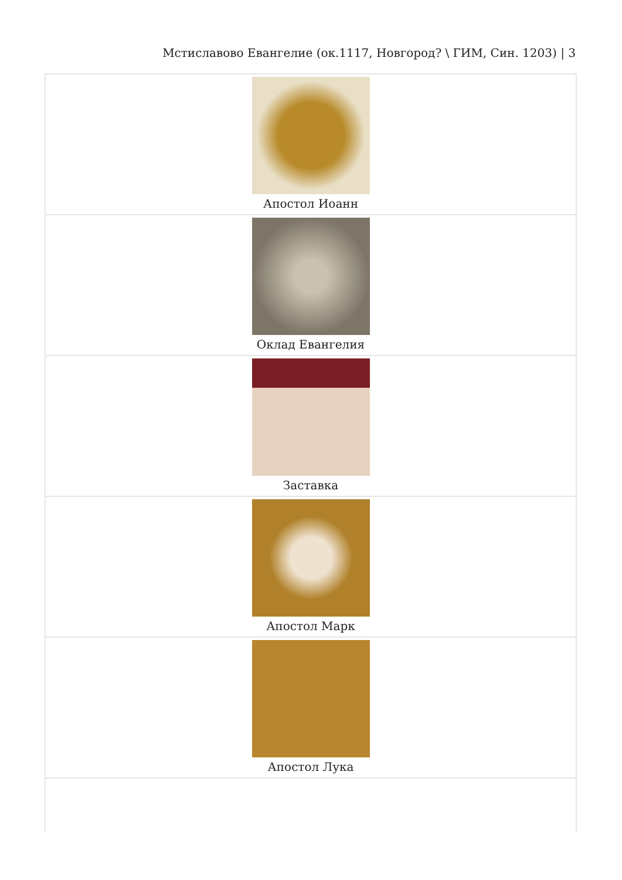Мстиславово Евангелие (ок.1117, Новгород? \ ГИМ, Син. 1203) | 3
| Апостол Иоанн |
| Оклад Евангелия |
| Заставка |
| Апостол Марк |
| Апостол Лука |